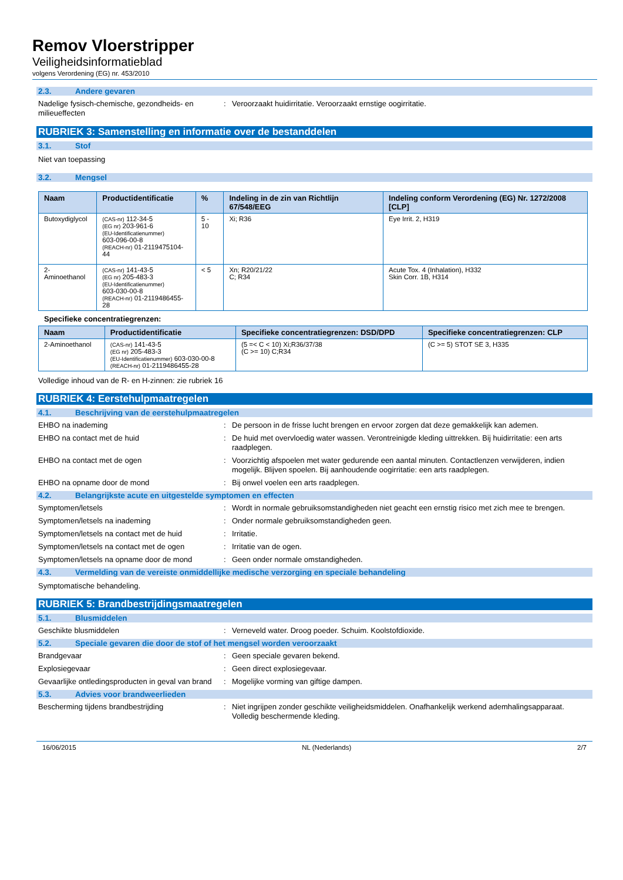Remov Vloerstripper
Veiligheidsinformatieblad
volgens Verordening (EG) nr. 453/2010
2.3. Andere gevaren
Nadelige fysisch-chemische, gezondheids- en milieueffecten
: Veroorzaakt huidirritatie. Veroorzaakt ernstige oogirritatie.
RUBRIEK 3: Samenstelling en informatie over de bestanddelen
3.1. Stof
Niet van toepassing
3.2. Mengsel
| Naam | Productidentificatie | % | Indeling in de zin van Richtlijn 67/548/EEG | Indeling conform Verordening (EG) Nr. 1272/2008 [CLP] |
| --- | --- | --- | --- | --- |
| Butoxydiglycol | (CAS-nr) 112-34-5 (EG nr) 203-961-6 (EU-Identificatienummer) 603-096-00-8 (REACH-nr) 01-2119475104-44 | 5 - 10 | Xi; R36 | Eye Irrit. 2, H319 |
| 2-Aminoethanol | (CAS-nr) 141-43-5 (EG nr) 205-483-3 (EU-Identificatienummer) 603-030-00-8 (REACH-nr) 01-2119486455-28 | < 5 | Xn; R20/21/22 C; R34 | Acute Tox. 4 (Inhalation), H332 Skin Corr. 1B, H314 |
Specifieke concentratiegrenzen:
| Naam | Productidentificatie | Specifieke concentratiegrenzen: DSD/DPD | Specifieke concentratiegrenzen: CLP |
| --- | --- | --- | --- |
| 2-Aminoethanol | (CAS-nr) 141-43-5 (EG nr) 205-483-3 (EU-Identificatienummer) 603-030-00-8 (REACH-nr) 01-2119486455-28 | (5 =< C < 10) Xi;R36/37/38 (C >= 10) C;R34 | (C >= 5) STOT SE 3, H335 |
Volledige inhoud van de R- en H-zinnen: zie rubriek 16
RUBRIEK 4: Eerstehulpmaatregelen
4.1. Beschrijving van de eerstehulpmaatregelen
EHBO na inademing : De persoon in de frisse lucht brengen en ervoor zorgen dat deze gemakkelijk kan ademen.
EHBO na contact met de huid : De huid met overvloedig water wassen. Verontreinigde kleding uittrekken. Bij huidirritatie: een arts raadplegen.
EHBO na contact met de ogen : Voorzichtig afspoelen met water gedurende een aantal minuten. Contactlenzen verwijderen, indien mogelijk. Blijven spoelen. Bij aanhoudende oogirritatie: een arts raadplegen.
EHBO na opname door de mond : Bij onwel voelen een arts raadplegen.
4.2. Belangrijkste acute en uitgestelde symptomen en effecten
Symptomen/letsels : Wordt in normale gebruiksomstandigheden niet geacht een ernstig risico met zich mee te brengen.
Symptomen/letsels na inademing : Onder normale gebruiksomstandigheden geen.
Symptomen/letsels na contact met de huid : Irritatie.
Symptomen/letsels na contact met de ogen : Irritatie van de ogen.
Symptomen/letsels na opname door de mond : Geen onder normale omstandigheden.
4.3. Vermelding van de vereiste onmiddellijke medische verzorging en speciale behandeling
Symptomatische behandeling.
RUBRIEK 5: Brandbestrijdingsmaatregelen
5.1. Blusmiddelen
Geschikte blusmiddelen : Verneveld water. Droog poeder. Schuim. Koolstofdioxide.
5.2. Speciale gevaren die door de stof of het mengsel worden veroorzaakt
Brandgevaar : Geen speciale gevaren bekend.
Explosiegevaar : Geen direct explosiegevaar.
Gevaarlijke ontledingsproducten in geval van brand
: Mogelijke vorming van giftige dampen.
5.3. Advies voor brandweerlieden
Bescherming tijdens brandbestrijding : Niet ingrijpen zonder geschikte veiligheidsmiddelen. Onafhankelijk werkend ademhalingsapparaat. Volledig beschermende kleding.
16/06/2015 NL (Nederlands) 2/7